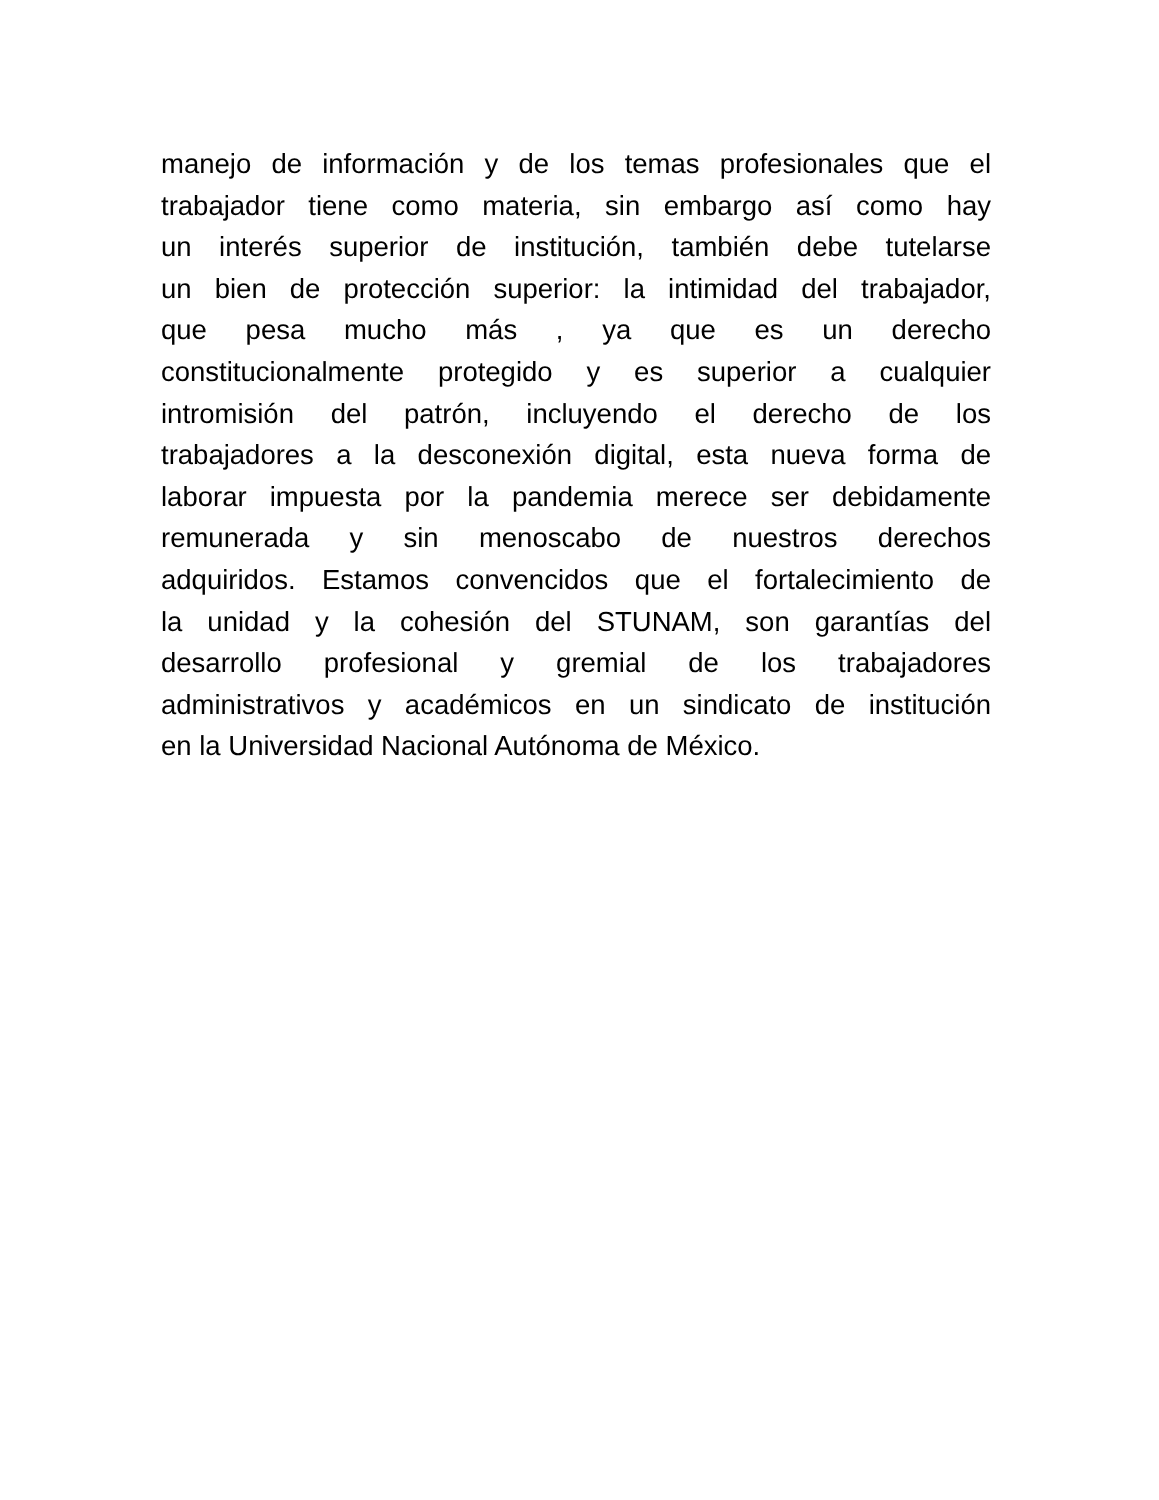manejo de información y de los temas profesionales que el
trabajador tiene como materia, sin embargo así como hay
un interés superior de institución, también debe tutelarse
un bien de protección superior: la intimidad del trabajador,
que pesa mucho más , ya que es un derecho
constitucionalmente protegido y es superior a cualquier
intromisión del patrón, incluyendo el derecho de los
trabajadores a la desconexión digital, esta nueva forma de
laborar impuesta por la pandemia merece ser debidamente
remunerada y sin menoscabo de nuestros derechos
adquiridos. Estamos convencidos que el fortalecimiento de
la unidad y la cohesión del STUNAM, son garantías del
desarrollo profesional y gremial de los trabajadores
administrativos y académicos en un sindicato de institución
en la Universidad Nacional Autónoma de México.